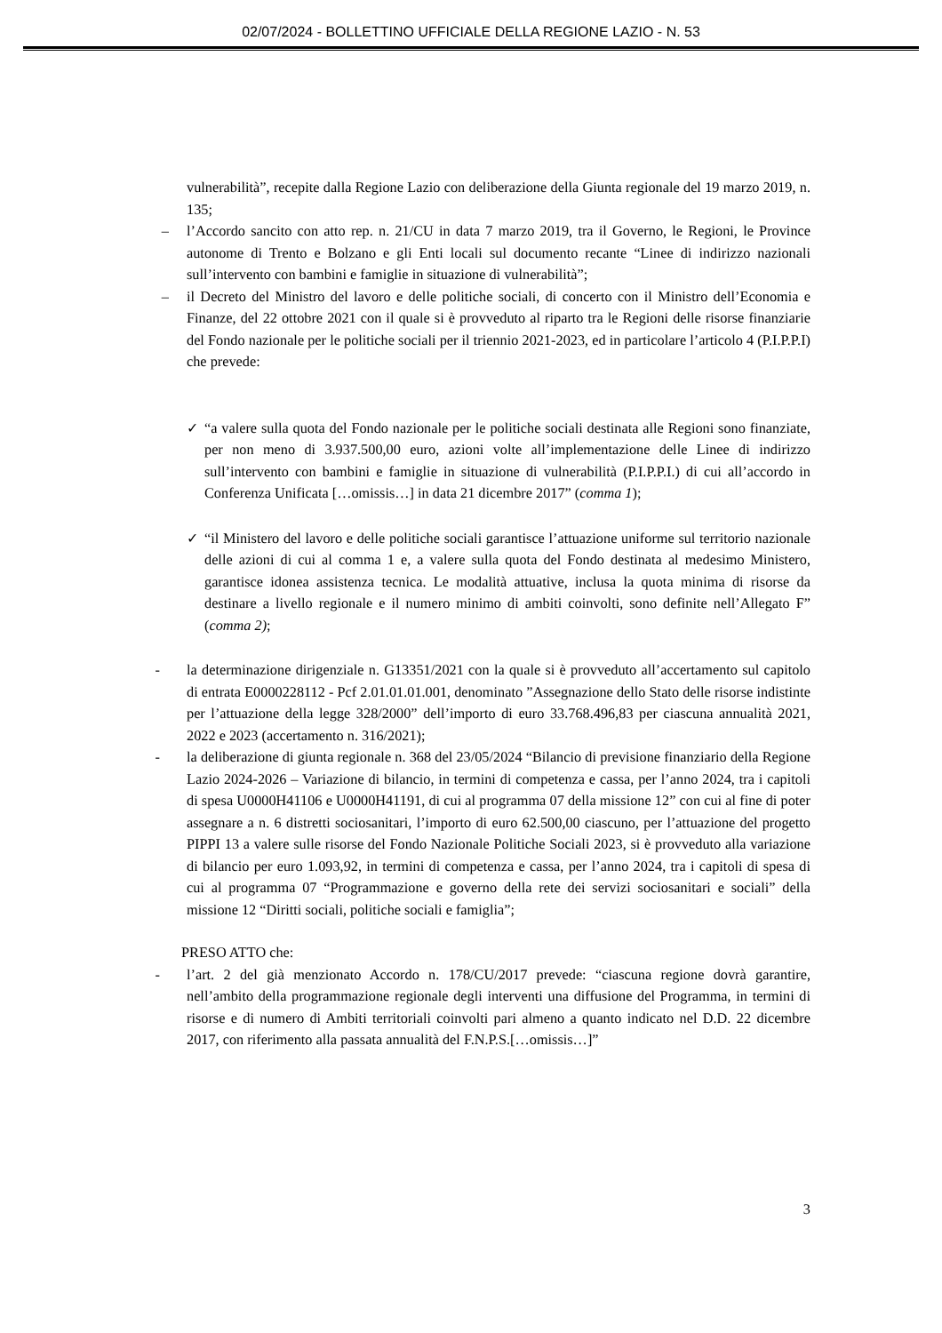02/07/2024 - BOLLETTINO UFFICIALE DELLA REGIONE LAZIO - N. 53
vulnerabilità”, recepite dalla Regione Lazio con deliberazione della Giunta regionale del 19 marzo 2019, n. 135;
– l’Accordo sancito con atto rep. n. 21/CU in data 7 marzo 2019, tra il Governo, le Regioni, le Province autonome di Trento e Bolzano e gli Enti locali sul documento recante “Linee di indirizzo nazionali sull’intervento con bambini e famiglie in situazione di vulnerabilità”;
– il Decreto del Ministro del lavoro e delle politiche sociali, di concerto con il Ministro dell’Economia e Finanze, del 22 ottobre 2021 con il quale si è provveduto al riparto tra le Regioni delle risorse finanziarie del Fondo nazionale per le politiche sociali per il triennio 2021-2023, ed in particolare l’articolo 4 (P.I.P.P.I) che prevede:
✓ “a valere sulla quota del Fondo nazionale per le politiche sociali destinata alle Regioni sono finanziate, per non meno di 3.937.500,00 euro, azioni volte all’implementazione delle Linee di indirizzo sull’intervento con bambini e famiglie in situazione di vulnerabilità (P.I.P.P.I.) di cui all’accordo in Conferenza Unificata […omissis…] in data 21 dicembre 2017” (comma 1);
✓ “il Ministero del lavoro e delle politiche sociali garantisce l’attuazione uniforme sul territorio nazionale delle azioni di cui al comma 1 e, a valere sulla quota del Fondo destinata al medesimo Ministero, garantisce idonea assistenza tecnica. Le modalità attuative, inclusa la quota minima di risorse da destinare a livello regionale e il numero minimo di ambiti coinvolti, sono definite nell’Allegato F” (comma 2);
- la determinazione dirigenziale n. G13351/2021 con la quale si è provveduto all’accertamento sul capitolo di entrata E0000228112 - Pcf 2.01.01.01.001, denominato ”Assegnazione dello Stato delle risorse indistinte per l’attuazione della legge 328/2000” dell’importo di euro 33.768.496,83 per ciascuna annualità 2021, 2022 e 2023 (accertamento n. 316/2021);
- la deliberazione di giunta regionale n. 368 del 23/05/2024 “Bilancio di previsione finanziario della Regione Lazio 2024-2026 – Variazione di bilancio, in termini di competenza e cassa, per l’anno 2024, tra i capitoli di spesa U0000H41106 e U0000H41191, di cui al programma 07 della missione 12” con cui al fine di poter assegnare a n. 6 distretti sociosanitari, l’importo di euro 62.500,00 ciascuno, per l’attuazione del progetto PIPPI 13 a valere sulle risorse del Fondo Nazionale Politiche Sociali 2023, si è provveduto alla variazione di bilancio per euro 1.093,92, in termini di competenza e cassa, per l’anno 2024, tra i capitoli di spesa di cui al programma 07 “Programmazione e governo della rete dei servizi sociosanitari e sociali” della missione 12 “Diritti sociali, politiche sociali e famiglia”;
PRESO ATTO che:
- l’art. 2 del già menzionato Accordo n. 178/CU/2017 prevede: “ciascuna regione dovrà garantire, nell’ambito della programmazione regionale degli interventi una diffusione del Programma, in termini di risorse e di numero di Ambiti territoriali coinvolti pari almeno a quanto indicato nel D.D. 22 dicembre 2017, con riferimento alla passata annualità del F.N.P.S.[…omissis…]”
3